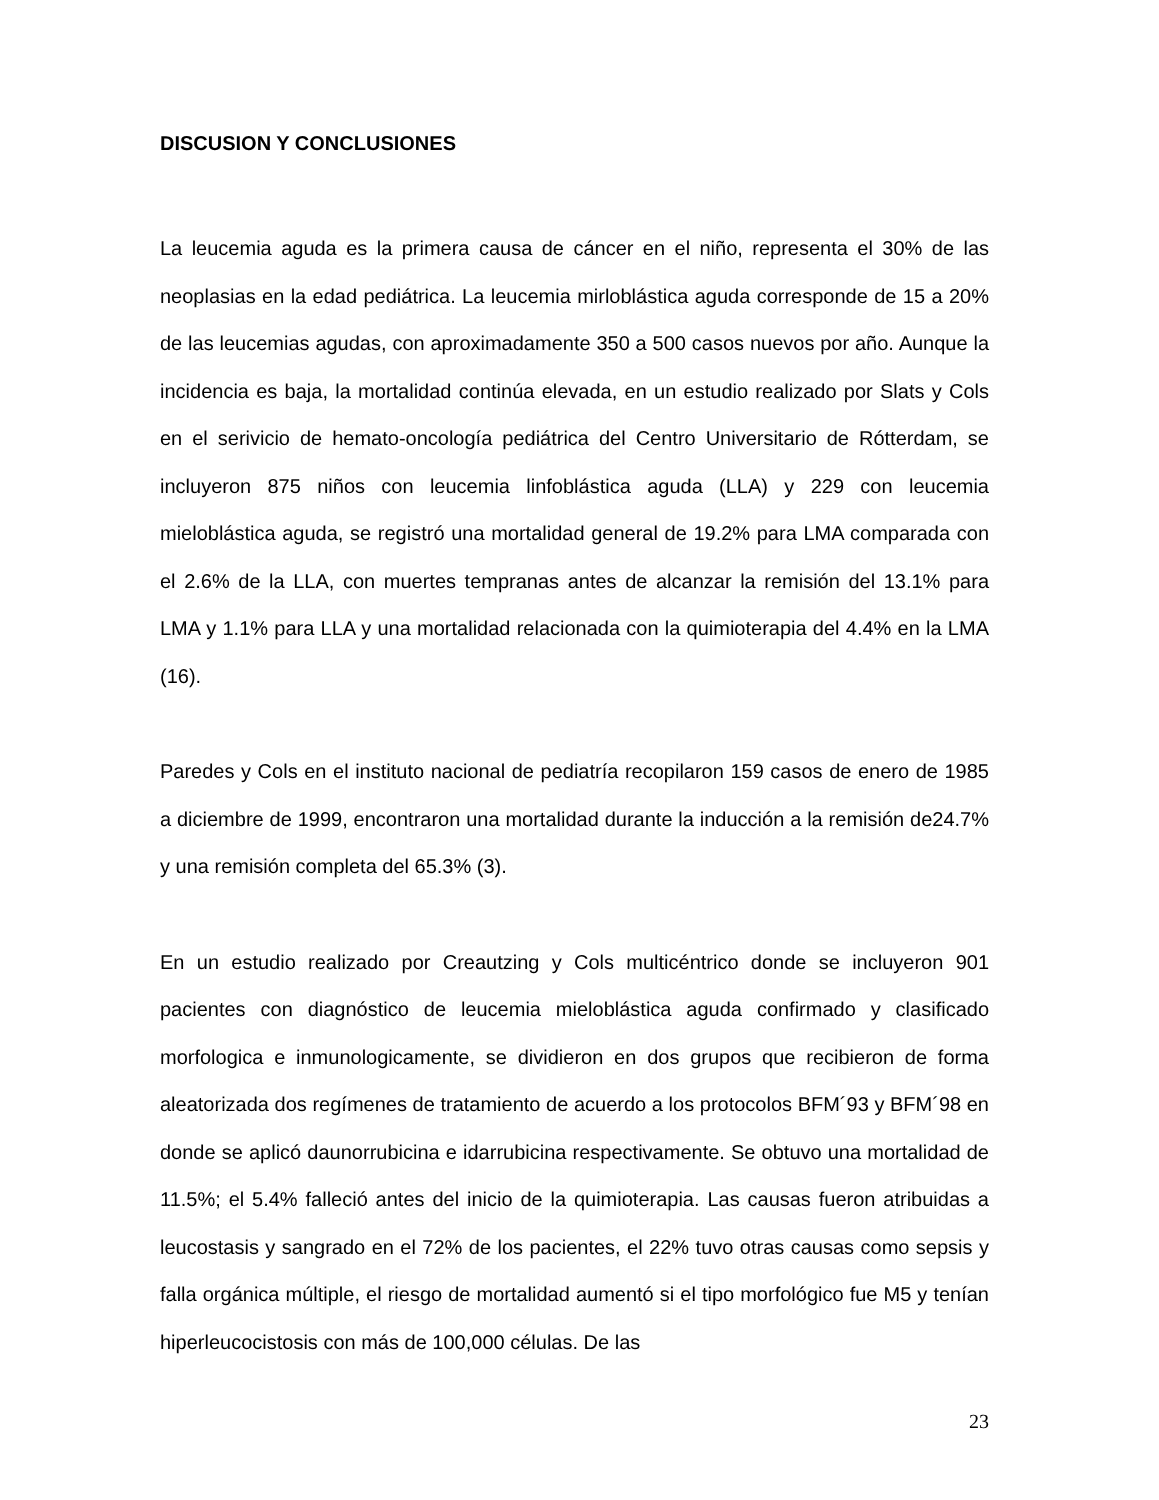DISCUSION Y CONCLUSIONES
La leucemia aguda es la primera causa de cáncer en el niño, representa el 30% de las neoplasias en la edad pediátrica. La leucemia mirloblástica aguda corresponde de 15 a 20% de las leucemias agudas, con aproximadamente 350 a 500 casos nuevos por año. Aunque la incidencia es baja, la mortalidad continúa elevada, en un estudio realizado por Slats y Cols en el serivicio de hemato-oncología pediátrica del Centro Universitario de Rótterdam, se incluyeron 875 niños con leucemia linfoblástica aguda (LLA) y 229 con leucemia mieloblástica aguda, se registró una mortalidad general de 19.2% para LMA comparada con el 2.6% de la LLA, con muertes tempranas antes de alcanzar la remisión del 13.1% para LMA y 1.1% para LLA y una mortalidad relacionada con la quimioterapia del 4.4% en la LMA (16).
Paredes y Cols en el instituto nacional de pediatría recopilaron 159 casos de enero de 1985 a diciembre de 1999, encontraron una mortalidad durante la inducción a la remisión de24.7% y una remisión completa del 65.3% (3).
En un estudio realizado por Creautzing y Cols multicéntrico donde se incluyeron 901 pacientes con diagnóstico de leucemia mieloblástica aguda confirmado y clasificado morfologica e inmunologicamente, se dividieron en dos grupos que recibieron de forma aleatorizada dos regímenes de tratamiento de acuerdo a los protocolos BFM´93 y BFM´98 en donde se aplicó daunorrubicina e idarrubicina respectivamente. Se obtuvo una mortalidad de 11.5%; el 5.4% falleció antes del inicio de la quimioterapia. Las causas fueron atribuidas a leucostasis y sangrado en el 72% de los pacientes, el 22% tuvo otras causas como sepsis y falla orgánica múltiple, el riesgo de mortalidad aumentó si el tipo morfológico fue M5 y tenían hiperleucocistosis con más de 100,000 células. De las
23